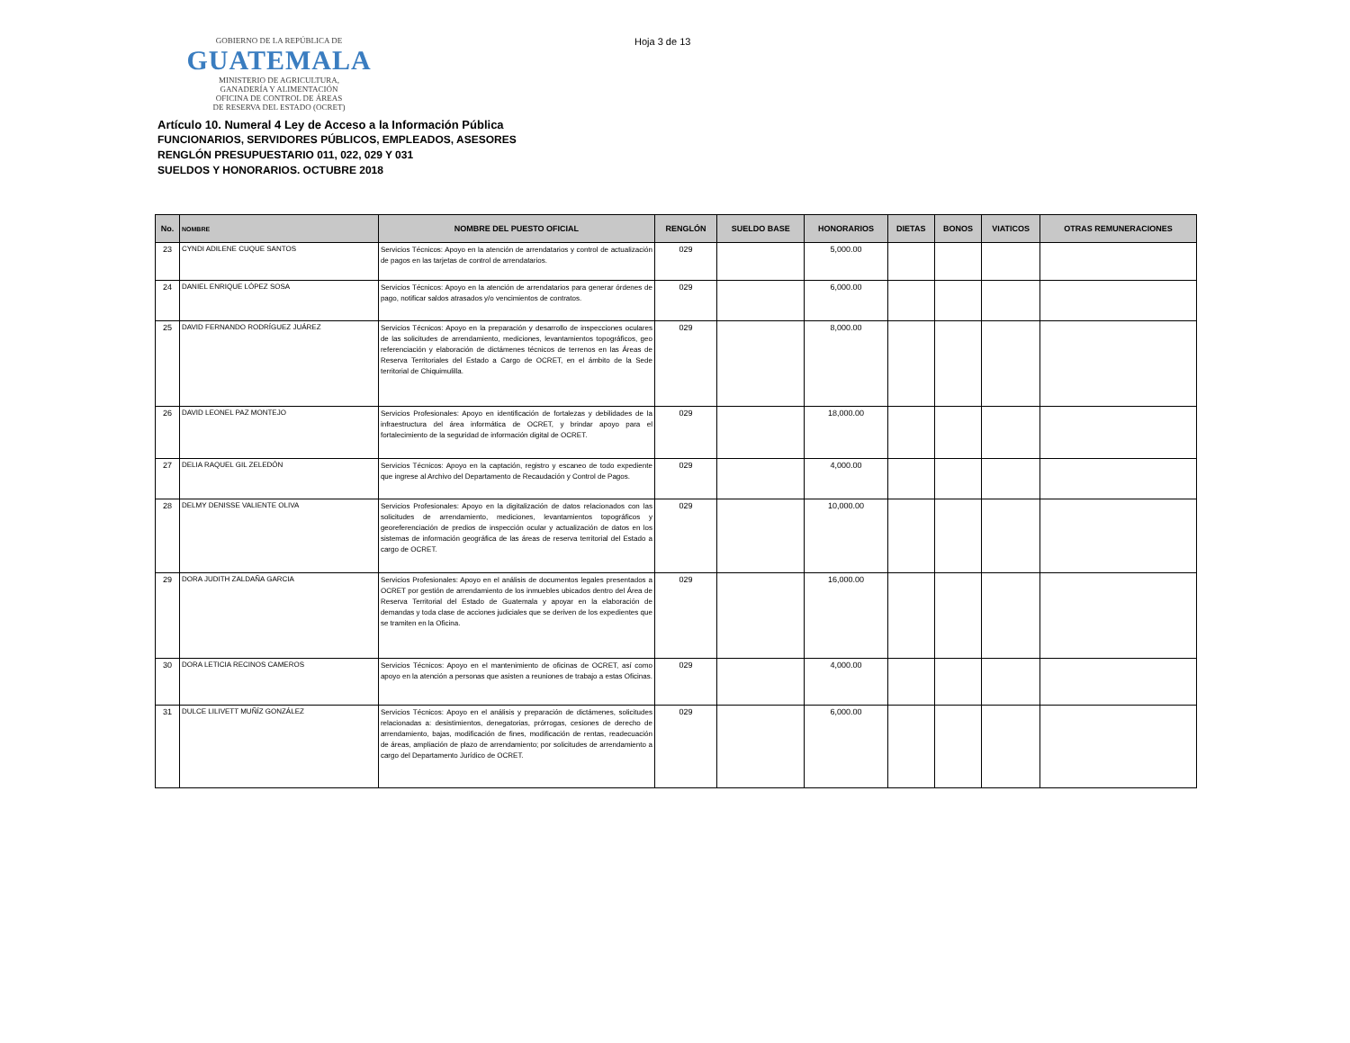GOBIERNO DE LA REPÚBLICA DE
GUATEMALA
MINISTERIO DE AGRICULTURA,
GANADERÍA Y ALIMENTACIÓN
OFICINA DE CONTROL DE ÁREAS
DE RESERVA DEL ESTADO (OCRET)
Hoja 3 de 13
Artículo 10. Numeral 4 Ley de Acceso a la Información Pública
FUNCIONARIOS, SERVIDORES PÚBLICOS, EMPLEADOS, ASESORES
RENGLÓN PRESUPUESTARIO 011, 022, 029 Y 031
SUELDOS Y HONORARIOS. OCTUBRE 2018
| No. | NOMBRE | NOMBRE DEL PUESTO OFICIAL | RENGLÓN | SUELDO BASE | HONORARIOS | DIETAS | BONOS | VIATICOS | OTRAS REMUNERACIONES |
| --- | --- | --- | --- | --- | --- | --- | --- | --- | --- |
| 23 | CYNDI ADILENE CUQUE SANTOS | Servicios Técnicos: Apoyo en la atención de arrendatarios y control de actualización de pagos en las tarjetas de control de arrendatarios. | 029 | | 5,000.00 | | | | |
| 24 | DANIEL ENRIQUE LÓPEZ SOSA | Servicios Técnicos: Apoyo en la atención de arrendatarios para generar órdenes de pago, notificar saldos atrasados y/o vencimientos de contratos. | 029 | | 6,000.00 | | | | |
| 25 | DAVID FERNANDO RODRÍGUEZ JUÁREZ | Servicios Técnicos: Apoyo en la preparación y desarrollo de inspecciones oculares de las solicitudes de arrendamiento, mediciones, levantamientos topográficos, geo referenciación y elaboración de dictámenes técnicos de terrenos en las Áreas de Reserva Territoriales del Estado a Cargo de OCRET, en el ámbito de la Sede territorial de Chiquimulilla. | 029 | | 8,000.00 | | | | |
| 26 | DAVID LEONEL PAZ MONTEJO | Servicios Profesionales: Apoyo en identificación de fortalezas y debilidades de la infraestructura del área informática de OCRET, y brindar apoyo para el fortalecimiento de la seguridad de información digital de OCRET. | 029 | | 18,000.00 | | | | |
| 27 | DELIA RAQUEL GIL ZELEDÓN | Servicios Técnicos: Apoyo en la captación, registro y escaneo de todo expediente que ingrese al Archivo del Departamento de Recaudación y Control de Pagos. | 029 | | 4,000.00 | | | | |
| 28 | DELMY DENISSE VALIENTE OLIVA | Servicios Profesionales: Apoyo en la digitalización de datos relacionados con las solicitudes de arrendamiento, mediciones, levantamientos topográficos y georeferenciación de predios de inspección ocular y actualización de datos en los sistemas de información geográfica de las áreas de reserva territorial del Estado a cargo de OCRET. | 029 | | 10,000.00 | | | | |
| 29 | DORA JUDITH ZALDAÑA GARCIA | Servicios Profesionales: Apoyo en el análisis de documentos legales presentados a OCRET por gestión de arrendamiento de los inmuebles ubicados dentro del Área de Reserva Territorial del Estado de Guatemala y apoyar en la elaboración de demandas y toda clase de acciones judiciales que se deriven de los expedientes que se tramiten en la Oficina. | 029 | | 16,000.00 | | | | |
| 30 | DORA LETICIA RECINOS CAMEROS | Servicios Técnicos: Apoyo en el mantenimiento de oficinas de OCRET, así como apoyo en la atención a personas que asisten a reuniones de trabajo a estas Oficinas. | 029 | | 4,000.00 | | | | |
| 31 | DULCE LILIVETT MUÑÍZ GONZÁLEZ | Servicios Técnicos: Apoyo en el análisis y preparación de dictámenes, solicitudes relacionadas a: desistimientos, denegatorias, prórrogas, cesiones de derecho de arrendamiento, bajas, modificación de fines, modificación de rentas, readecuación de áreas, ampliación de plazo de arrendamiento; por solicitudes de arrendamiento a cargo del Departamento Jurídico de OCRET. | 029 | | 6,000.00 | | | | |